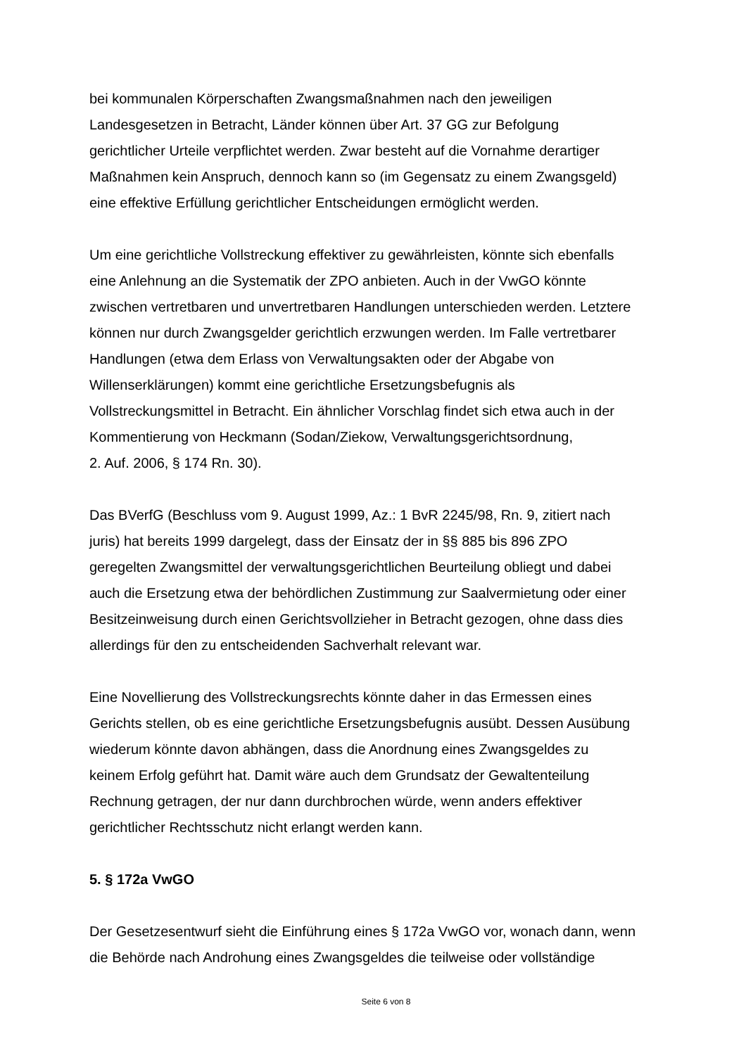bei kommunalen Körperschaften Zwangsmaßnahmen nach den jeweiligen
Landesgesetzen in Betracht, Länder können über Art. 37 GG zur Befolgung
gerichtlicher Urteile verpflichtet werden. Zwar besteht auf die Vornahme derartiger
Maßnahmen kein Anspruch, dennoch kann so (im Gegensatz zu einem Zwangsgeld)
eine effektive Erfüllung gerichtlicher Entscheidungen ermöglicht werden.
Um eine gerichtliche Vollstreckung effektiver zu gewährleisten, könnte sich ebenfalls
eine Anlehnung an die Systematik der ZPO anbieten. Auch in der VwGO könnte
zwischen vertretbaren und unvertretbaren Handlungen unterschieden werden. Letztere
können nur durch Zwangsgelder gerichtlich erzwungen werden. Im Falle vertretbarer
Handlungen (etwa dem Erlass von Verwaltungsakten oder der Abgabe von
Willenserklärungen) kommt eine gerichtliche Ersetzungsbefugnis als
Vollstreckungsmittel in Betracht. Ein ähnlicher Vorschlag findet sich etwa auch in der
Kommentierung von Heckmann (Sodan/Ziekow, Verwaltungsgerichtsordnung,
2. Auf. 2006, § 174 Rn. 30).
Das BVerfG (Beschluss vom 9. August 1999, Az.: 1 BvR 2245/98, Rn. 9, zitiert nach
juris) hat bereits 1999 dargelegt, dass der Einsatz der in §§ 885 bis 896 ZPO
geregelten Zwangsmittel der verwaltungsgerichtlichen Beurteilung obliegt und dabei
auch die Ersetzung etwa der behördlichen Zustimmung zur Saalvermietung oder einer
Besitzeinweisung durch einen Gerichtsvollzieher in Betracht gezogen, ohne dass dies
allerdings für den zu entscheidenden Sachverhalt relevant war.
Eine Novellierung des Vollstreckungsrechts könnte daher in das Ermessen eines
Gerichts stellen, ob es eine gerichtliche Ersetzungsbefugnis ausübt. Dessen Ausübung
wiederum könnte davon abhängen, dass die Anordnung eines Zwangsgeldes zu
keinem Erfolg geführt hat. Damit wäre auch dem Grundsatz der Gewaltenteilung
Rechnung getragen, der nur dann durchbrochen würde, wenn anders effektiver
gerichtlicher Rechtsschutz nicht erlangt werden kann.
5. § 172a VwGO
Der Gesetzesentwurf sieht die Einführung eines § 172a VwGO vor, wonach dann, wenn
die Behörde nach Androhung eines Zwangsgeldes die teilweise oder vollständige
Seite 6 von 8